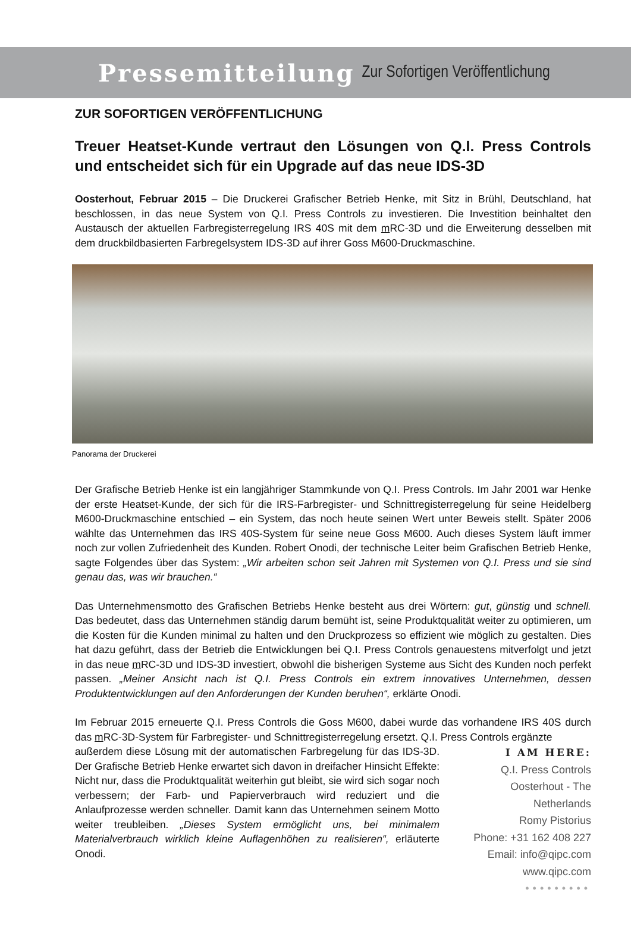Pressemitteilung Zur Sofortigen Veröffentlichung
ZUR SOFORTIGEN VERÖFFENTLICHUNG
Treuer Heatset-Kunde vertraut den Lösungen von Q.I. Press Controls und entscheidet sich für ein Upgrade auf das neue IDS-3D
Oosterhout, Februar 2015 – Die Druckerei Grafischer Betrieb Henke, mit Sitz in Brühl, Deutschland, hat beschlossen, in das neue System von Q.I. Press Controls zu investieren. Die Investition beinhaltet den Austausch der aktuellen Farbregisterregelung IRS 40S mit dem m RC-3D und die Erweiterung desselben mit dem druckbildbasierten Farbregelsystem IDS-3D auf ihrer Goss M600-Druckmaschine.
Panorama der Druckerei
Der Grafische Betrieb Henke ist ein langjähriger Stammkunde von Q.I. Press Controls. Im Jahr 2001 war Henke der erste Heatset-Kunde, der sich für die IRS-Farbregister- und Schnittregisterregelung für seine Heidelberg M600-Druckmaschine entschied – ein System, das noch heute seinen Wert unter Beweis stellt. Später 2006 wählte das Unternehmen das IRS 40S-System für seine neue Goss M600. Auch dieses System läuft immer noch zur vollen Zufriedenheit des Kunden. Robert Onodi, der technische Leiter beim Grafischen Betrieb Henke, sagte Folgendes über das System: „Wir arbeiten schon seit Jahren mit Systemen von Q.I. Press und sie sind genau das, was wir brauchen.“
Das Unternehmensmotto des Grafischen Betriebs Henke besteht aus drei Wörtern: gut, günstig und schnell. Das bedeutet, dass das Unternehmen ständig darum bemüht ist, seine Produktqualität weiter zu optimieren, um die Kosten für die Kunden minimal zu halten und den Druckprozess so effizient wie möglich zu gestalten. Dies hat dazu geführt, dass der Betrieb die Entwicklungen bei Q.I. Press Controls genauestens mitverfolgt und jetzt in das neue m RC-3D und IDS-3D investiert, obwohl die bisherigen Systeme aus Sicht des Kunden noch perfekt passen. „Meiner Ansicht nach ist Q.I. Press Controls ein extrem innovatives Unternehmen, dessen Produktentwicklungen auf den Anforderungen der Kunden beruhen“, erklärte Onodi.
Im Februar 2015 erneuerte Q.I. Press Controls die Goss M600, dabei wurde das vorhandene IRS 40S durch das m RC-3D-System für Farbregister- und Schnittregisterregelung ersetzt. Q.I. Press Controls ergänzte
außerdem diese Lösung mit der automatischen Farbregelung für das IDS-3D. Der Grafische Betrieb Henke erwartet sich davon in dreifacher Hinsicht Effekte: Nicht nur, dass die Produktqualität weiterhin gut bleibt, sie wird sich sogar noch verbessern; der Farb- und Papierverbrauch wird reduziert und die Anlaufprozesse werden schneller. Damit kann das Unternehmen seinem Motto weiter treubleiben. „Dieses System ermöglicht uns, bei minimalem Materialverbrauch wirklich kleine Auflagenhöhen zu realisieren“, erläuterte Onodi.
I AM HERE:
Q.I. Press Controls
Oosterhout - The Netherlands
Romy Pistorius
Phone: +31 162 408 227
Email: info@qipc.com
www.qipc.com
•••••••••